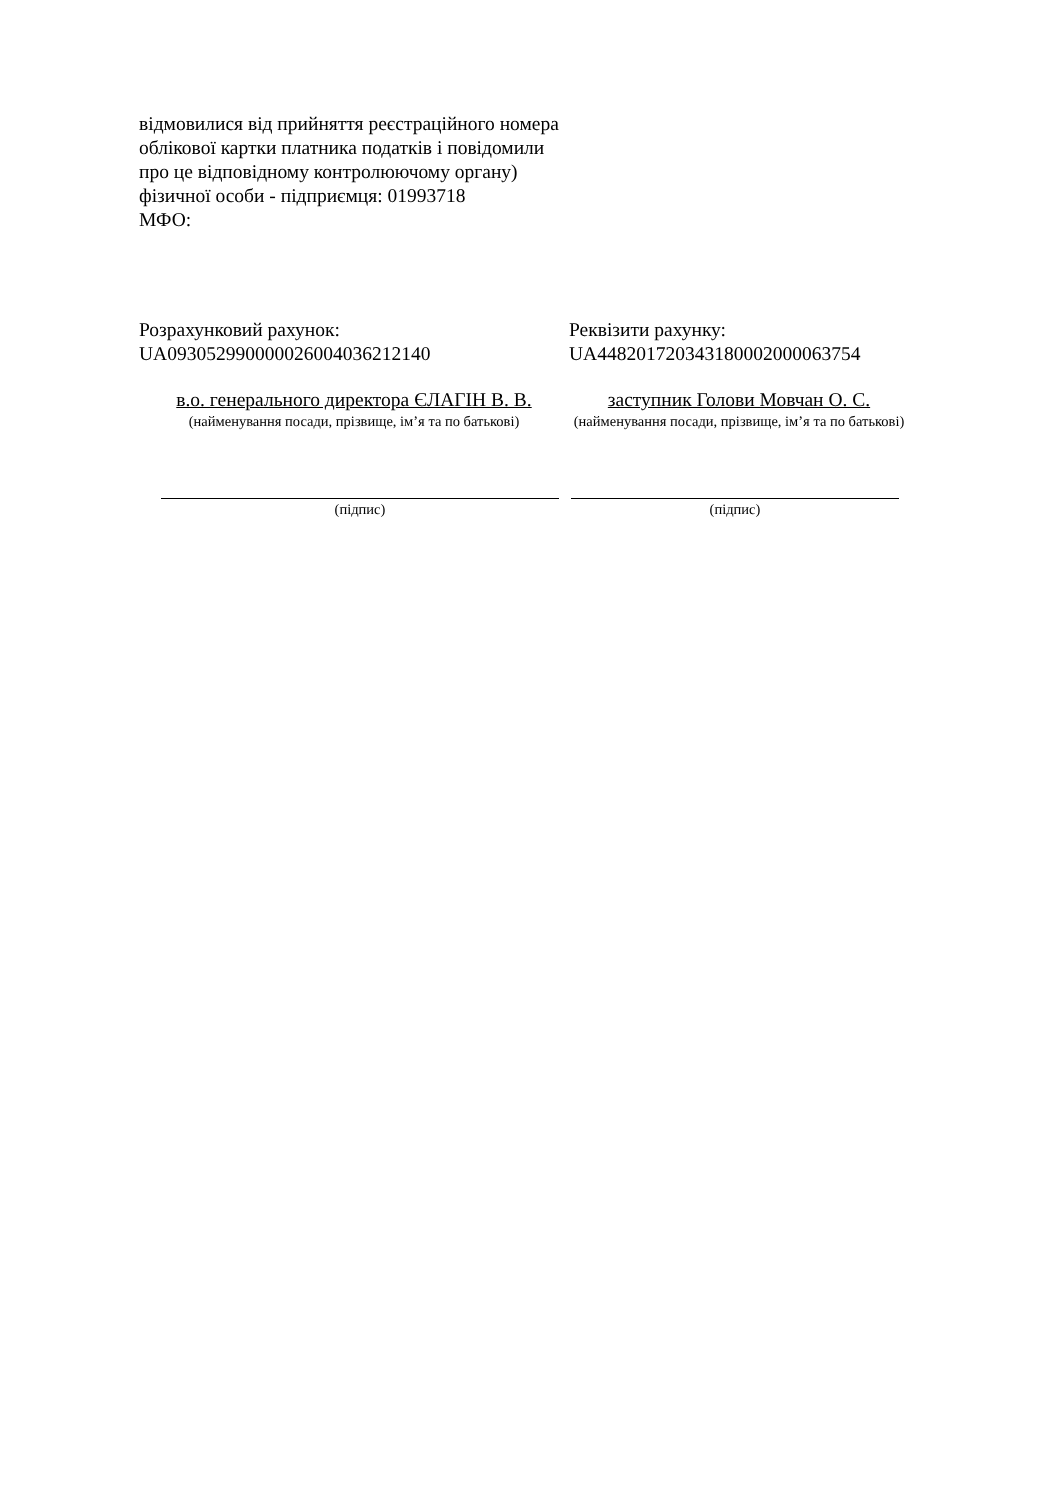відмовилися від прийняття реєстраційного номера облікової картки платника податків і повідомили про це відповідному контролюючому органу) фізичної особи - підприємця: 01993718
МФО:
Розрахунковий рахунок:
UA093052990000026004036212140
Реквізити рахунку:
UA448201720343180002000063754
в.о. генерального директора ЄЛАГІН В. В.
(найменування посади, прізвище, ім’я та по батькові)
заступник Голови Мовчан О. С.
(найменування посади, прізвище, ім’я та по батькові)
(підпис) (підпис)